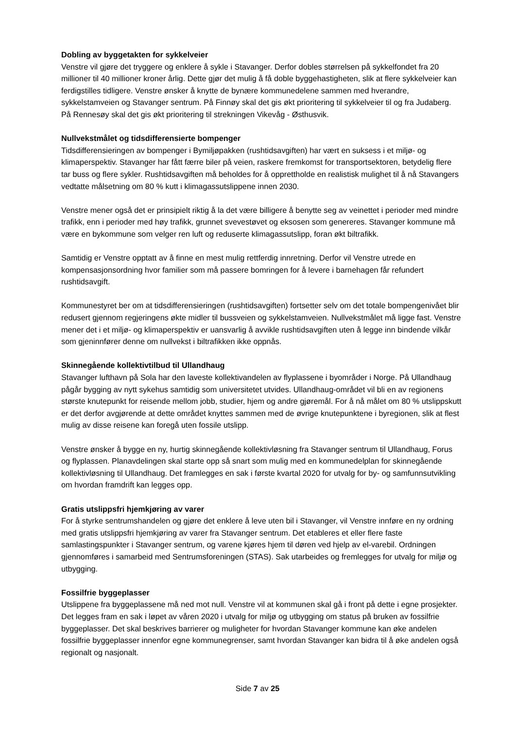Dobling av byggetakten for sykkelveier
Venstre vil gjøre det tryggere og enklere å sykle i Stavanger. Derfor dobles størrelsen på sykkelfondet fra 20 millioner til 40 millioner kroner årlig. Dette gjør det mulig å få doble byggehastigheten, slik at flere sykkelveier kan ferdigstilles tidligere. Venstre ønsker å knytte de bynære kommunedelene sammen med hverandre, sykkelstamveien og Stavanger sentrum. På Finnøy skal det gis økt prioritering til sykkelveier til og fra Judaberg. På Rennesøy skal det gis økt prioritering til strekningen Vikevåg - Østhusvik.
Nullvekstmålet og tidsdifferensierte bompenger
Tidsdifferensieringen av bompenger i Bymiljøpakken (rushtidsavgiften) har vært en suksess i et miljø- og klimaperspektiv. Stavanger har fått færre biler på veien, raskere fremkomst for transportsektoren, betydelig flere tar buss og flere sykler. Rushtidsavgiften må beholdes for å opprettholde en realistisk mulighet til å nå Stavangers vedtatte målsetning om 80 % kutt i klimagassutslippene innen 2030.
Venstre mener også det er prinsipielt riktig å la det være billigere å benytte seg av veinettet i perioder med mindre trafikk, enn i perioder med høy trafikk, grunnet svevestøvet og eksosen som genereres. Stavanger kommune må være en bykommune som velger ren luft og reduserte klimagassutslipp, foran økt biltrafikk.
Samtidig er Venstre opptatt av å finne en mest mulig rettferdig innretning. Derfor vil Venstre utrede en kompensasjonsordning hvor familier som må passere bomringen for å levere i barnehagen får refundert rushtidsavgift.
Kommunestyret ber om at tidsdifferensieringen (rushtidsavgiften) fortsetter selv om det totale bompengenivået blir redusert gjennom regjeringens økte midler til bussveien og sykkelstamveien. Nullvekstmålet må ligge fast. Venstre mener det i et miljø- og klimaperspektiv er uansvarlig å avvikle rushtidsavgiften uten å legge inn bindende vilkår som gjeninnfører denne om nullvekst i biltrafikken ikke oppnås.
Skinnegående kollektivtilbud til Ullandhaug
Stavanger lufthavn på Sola har den laveste kollektivandelen av flyplassene i byområder i Norge. På Ullandhaug pågår bygging av nytt sykehus samtidig som universitetet utvides. Ullandhaug-området vil bli en av regionens største knutepunkt for reisende mellom jobb, studier, hjem og andre gjøremål. For å nå målet om 80 % utslippskutt er det derfor avgjørende at dette området knyttes sammen med de øvrige knutepunktene i byregionen, slik at flest mulig av disse reisene kan foregå uten fossile utslipp.
Venstre ønsker å bygge en ny, hurtig skinnegående kollektivløsning fra Stavanger sentrum til Ullandhaug, Forus og flyplassen. Planavdelingen skal starte opp så snart som mulig med en kommunedelplan for skinnegående kollektivløsning til Ullandhaug. Det framlegges en sak i første kvartal 2020 for utvalg for by- og samfunnsutvikling om hvordan framdrift kan legges opp.
Gratis utslippsfri hjemkjøring av varer
For å styrke sentrumshandelen og gjøre det enklere å leve uten bil i Stavanger, vil Venstre innføre en ny ordning med gratis utslippsfri hjemkjøring av varer fra Stavanger sentrum. Det etableres et eller flere faste samlastingspunkter i Stavanger sentrum, og varene kjøres hjem til døren ved hjelp av el-varebil. Ordningen gjennomføres i samarbeid med Sentrumsforeningen (STAS). Sak utarbeides og fremlegges for utvalg for miljø og utbygging.
Fossilfrie byggeplasser
Utslippene fra byggeplassene må ned mot null. Venstre vil at kommunen skal gå i front på dette i egne prosjekter. Det legges fram en sak i løpet av våren 2020 i utvalg for miljø og utbygging om status på bruken av fossilfrie byggeplasser. Det skal beskrives barrierer og muligheter for hvordan Stavanger kommune kan øke andelen fossilfrie byggeplasser innenfor egne kommunegrenser, samt hvordan Stavanger kan bidra til å øke andelen også regionalt og nasjonalt.
Side 7 av 25